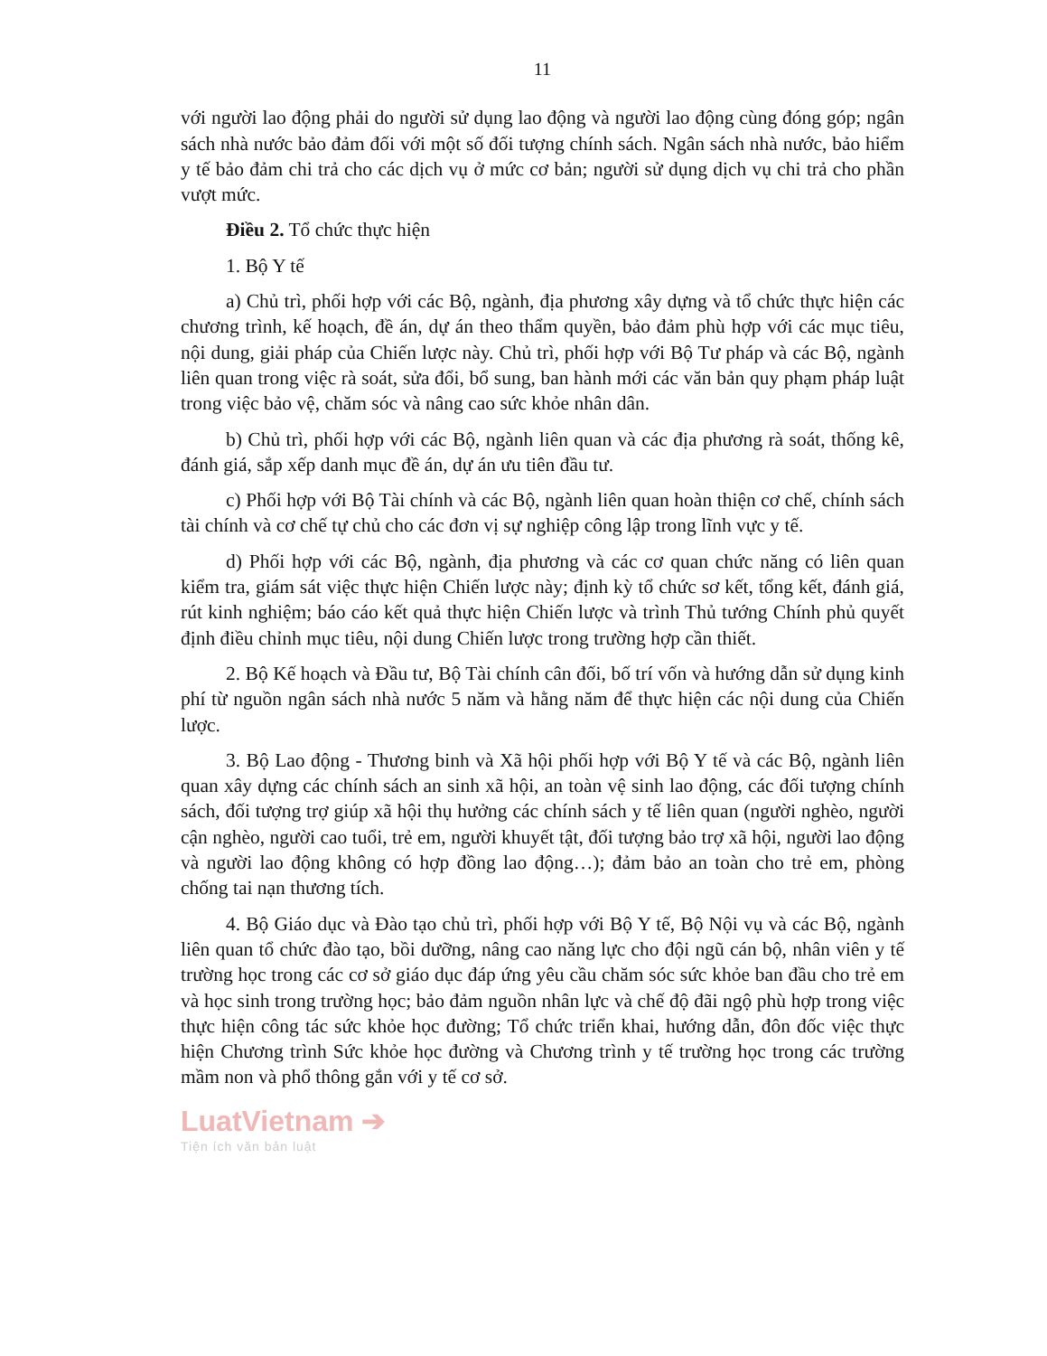11
với người lao động phải do người sử dụng lao động và người lao động cùng đóng góp; ngân sách nhà nước bảo đảm đối với một số đối tượng chính sách. Ngân sách nhà nước, bảo hiểm y tế bảo đảm chi trả cho các dịch vụ ở mức cơ bản; người sử dụng dịch vụ chi trả cho phần vượt mức.
Điều 2. Tổ chức thực hiện
1. Bộ Y tế
a) Chủ trì, phối hợp với các Bộ, ngành, địa phương xây dựng và tổ chức thực hiện các chương trình, kế hoạch, đề án, dự án theo thẩm quyền, bảo đảm phù hợp với các mục tiêu, nội dung, giải pháp của Chiến lược này. Chủ trì, phối hợp với Bộ Tư pháp và các Bộ, ngành liên quan trong việc rà soát, sửa đổi, bổ sung, ban hành mới các văn bản quy phạm pháp luật trong việc bảo vệ, chăm sóc và nâng cao sức khỏe nhân dân.
b) Chủ trì, phối hợp với các Bộ, ngành liên quan và các địa phương rà soát, thống kê, đánh giá, sắp xếp danh mục đề án, dự án ưu tiên đầu tư.
c) Phối hợp với Bộ Tài chính và các Bộ, ngành liên quan hoàn thiện cơ chế, chính sách tài chính và cơ chế tự chủ cho các đơn vị sự nghiệp công lập trong lĩnh vực y tế.
d) Phối hợp với các Bộ, ngành, địa phương và các cơ quan chức năng có liên quan kiểm tra, giám sát việc thực hiện Chiến lược này; định kỳ tổ chức sơ kết, tổng kết, đánh giá, rút kinh nghiệm; báo cáo kết quả thực hiện Chiến lược và trình Thủ tướng Chính phủ quyết định điều chỉnh mục tiêu, nội dung Chiến lược trong trường hợp cần thiết.
2. Bộ Kế hoạch và Đầu tư, Bộ Tài chính cân đối, bố trí vốn và hướng dẫn sử dụng kinh phí từ nguồn ngân sách nhà nước 5 năm và hằng năm để thực hiện các nội dung của Chiến lược.
3. Bộ Lao động - Thương binh và Xã hội phối hợp với Bộ Y tế và các Bộ, ngành liên quan xây dựng các chính sách an sinh xã hội, an toàn vệ sinh lao động, các đối tượng chính sách, đối tượng trợ giúp xã hội thụ hưởng các chính sách y tế liên quan (người nghèo, người cận nghèo, người cao tuổi, trẻ em, người khuyết tật, đối tượng bảo trợ xã hội, người lao động và người lao động không có hợp đồng lao động…); đảm bảo an toàn cho trẻ em, phòng chống tai nạn thương tích.
4. Bộ Giáo dục và Đào tạo chủ trì, phối hợp với Bộ Y tế, Bộ Nội vụ và các Bộ, ngành liên quan tổ chức đào tạo, bồi dưỡng, nâng cao năng lực cho đội ngũ cán bộ, nhân viên y tế trường học trong các cơ sở giáo dục đáp ứng yêu cầu chăm sóc sức khỏe ban đầu cho trẻ em và học sinh trong trường học; bảo đảm nguồn nhân lực và chế độ đãi ngộ phù hợp trong việc thực hiện công tác sức khỏe học đường; Tổ chức triển khai, hướng dẫn, đôn đốc việc thực hiện Chương trình Sức khỏe học đường và Chương trình y tế trường học trong các trường mầm non và phổ thông gắn với y tế cơ sở.
LuatVietnam ➔
Tiện ích văn bản luật